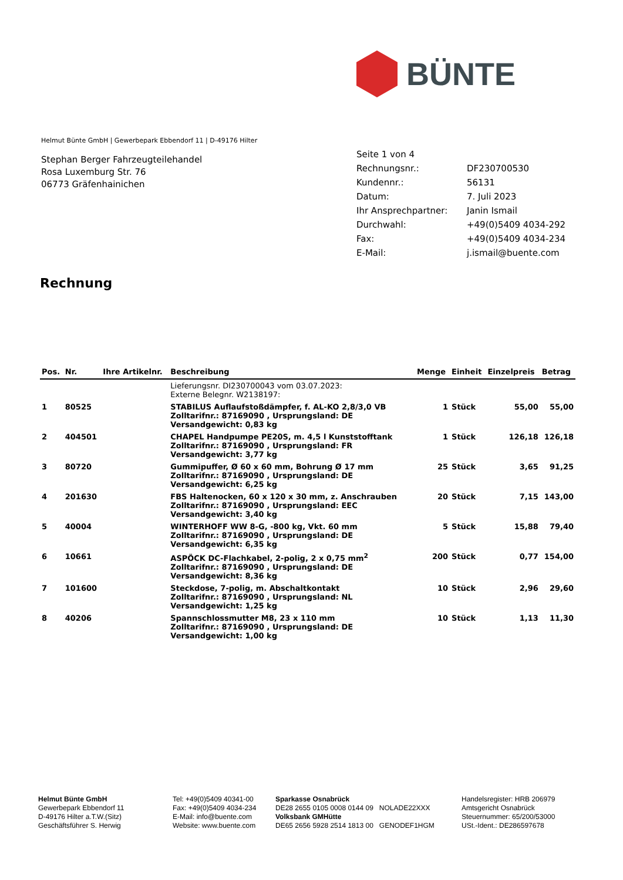BÜNTE
Helmut Bünte GmbH | Gewerbepark Ebbendorf 11 | D-49176 Hilter
Stephan Berger Fahrzeugteilehandel
Rosa Luxemburg Str. 76
06773 Gräfenhainichen
| Seite 1 von 4 | |
| Rechnungsnr.: | DF230700530 |
| Kundennr.: | 56131 |
| Datum: | 7. Juli 2023 |
| Ihr Ansprechpartner: | Janin Ismail |
| Durchwahl: | +49(0)5409 4034-292 |
| Fax: | +49(0)5409 4034-234 |
| E-Mail: | j.ismail@buente.com |
Rechnung
| Pos. | Nr. | Ihre Artikelnr. | Beschreibung | Menge | Einheit | Einzelpreis | Betrag |
| --- | --- | --- | --- | --- | --- | --- | --- |
| | | | Lieferungsnr. DI230700043 vom 03.07.2023: Externe Belegnr. W2138197: | | | | |
| 1 | 80525 | | STABILUS Auflaufstoßdämpfer, f. AL-KO 2,8/3,0 VB Zolltarifnr.: 87169090 , Ursprungsland: DE Versandgewicht: 0,83 kg | 1 | Stück | 55,00 | 55,00 |
| 2 | 404501 | | CHAPEL Handpumpe PE20S, m. 4,5 l Kunststofftank Zolltarifnr.: 87169090 , Ursprungsland: FR Versandgewicht: 3,77 kg | 1 | Stück | 126,18 | 126,18 |
| 3 | 80720 | | Gummipuffer, Ø 60 x 60 mm, Bohrung Ø 17 mm Zolltarifnr.: 87169090 , Ursprungsland: DE Versandgewicht: 6,25 kg | 25 | Stück | 3,65 | 91,25 |
| 4 | 201630 | | FBS Haltenocken, 60 x 120 x 30 mm, z. Anschrauben Zolltarifnr.: 87169090 , Ursprungsland: EEC Versandgewicht: 3,40 kg | 20 | Stück | 7,15 | 143,00 |
| 5 | 40004 | | WINTERHOFF WW 8-G, -800 kg, Vkt. 60 mm Zolltarifnr.: 87169090 , Ursprungsland: DE Versandgewicht: 6,35 kg | 5 | Stück | 15,88 | 79,40 |
| 6 | 10661 | | ASPÖCK DC-Flachkabel, 2-polig, 2 x 0,75 mm<sup>2</sup> Zolltarifnr.: 87169090 , Ursprungsland: DE Versandgewicht: 8,36 kg | 200 | Stück | 0,77 | 154,00 |
| 7 | 101600 | | Steckdose, 7-polig, m. Abschaltkontakt Zolltarifnr.: 87169090 , Ursprungsland: NL Versandgewicht: 1,25 kg | 10 | Stück | 2,96 | 29,60 |
| 8 | 40206 | | Spannschlossmutter M8, 23 x 110 mm Zolltarifnr.: 87169090 , Ursprungsland: DE Versandgewicht: 1,00 kg | 10 | Stück | 1,13 | 11,30 |
Helmut Bünte GmbH
Gewerbepark Ebbendorf 11
D-49176 Hilter a.T.W.(Sitz)
Geschäftsführer S. Herwig
Tel: +49(0)5409 40341-00
Fax: +49(0)5409 4034-234
E-Mail: info@buente.com
Website: www.buente.com
Sparkasse Osnabrück
DE28 2655 0105 0008 0144 09 NOLADE22XXX
Volksbank GMHütte
DE65 2656 5928 2514 1813 00 GENODEF1HGM
Handelsregister: HRB 206979
Amtsgericht Osnabrück
Steuernummer: 65/200/53000
USt.-Ident.: DE286597678